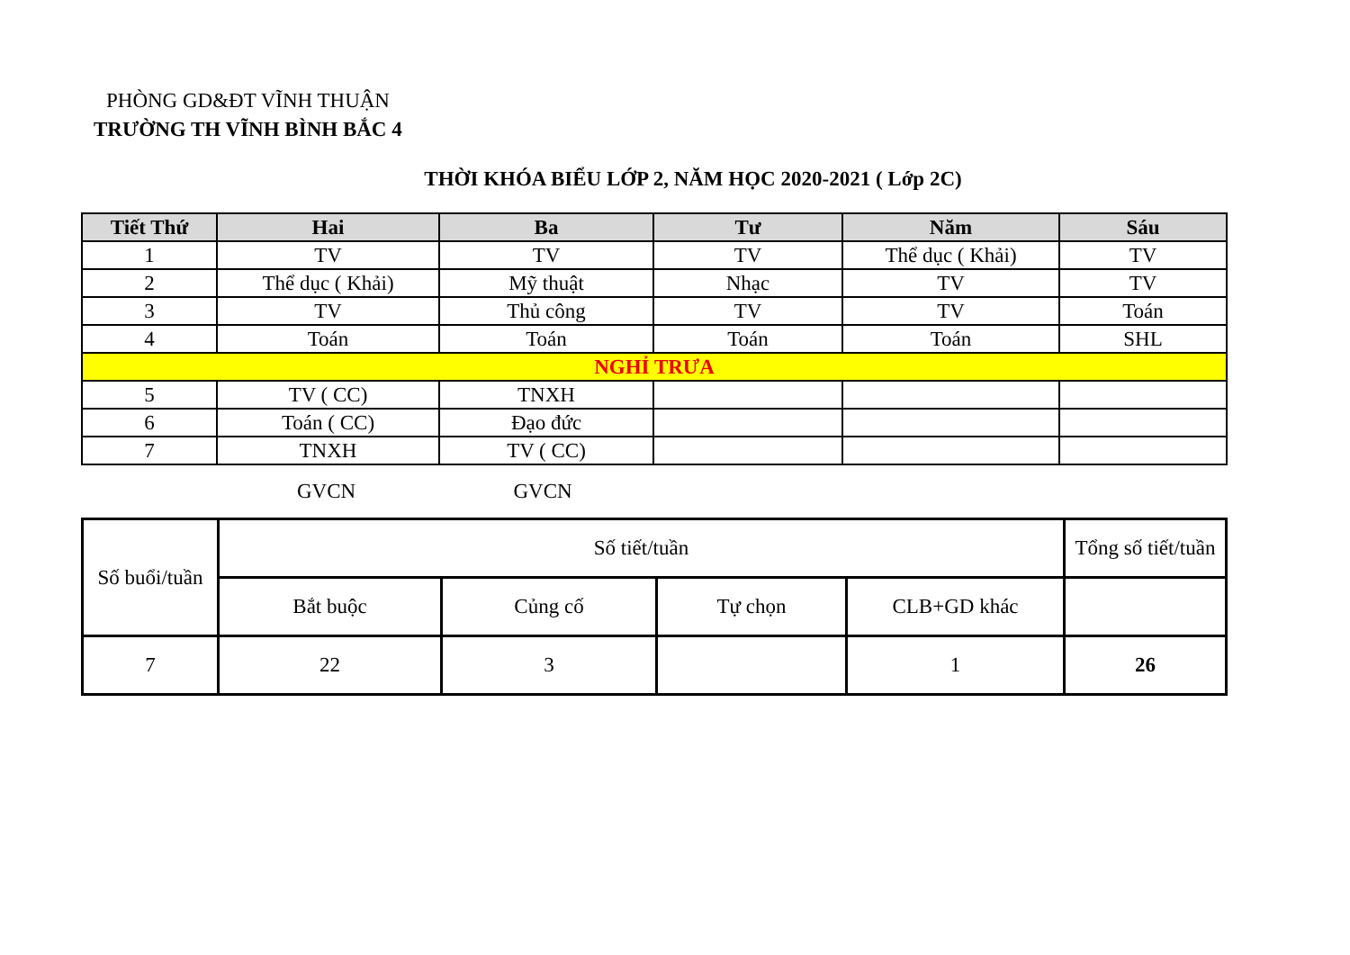PHÒNG GD&ĐT VĨNH THUẬN
TRƯỜNG TH VĨNH BÌNH BẮC 4
THỜI KHÓA BIỂU LỚP 2, NĂM HỌC 2020-2021 ( Lớp 2C)
| Tiết Thứ | Hai | Ba | Tư | Năm | Sáu |
| --- | --- | --- | --- | --- | --- |
| 1 | TV | TV | TV | Thể dục ( Khải) | TV |
| 2 | Thể dục ( Khải) | Mỹ thuật | Nhạc | TV | TV |
| 3 | TV | Thủ công | TV | TV | Toán |
| 4 | Toán | Toán | Toán | Toán | SHL |
| NGHỈ TRƯA | | | | | |
| 5 | TV ( CC) | TNXH | | | |
| 6 | Toán ( CC) | Đạo đức | | | |
| 7 | TNXH | TV ( CC) | | | |
GVCN GVCN
| Số buổi/tuần | Số tiết/tuần | | | | Tổng số tiết/tuần |
| | Bắt buộc | Củng cố | Tự chọn | CLB+GD khác | |
| 7 | 22 | 3 | | 1 | 26 |